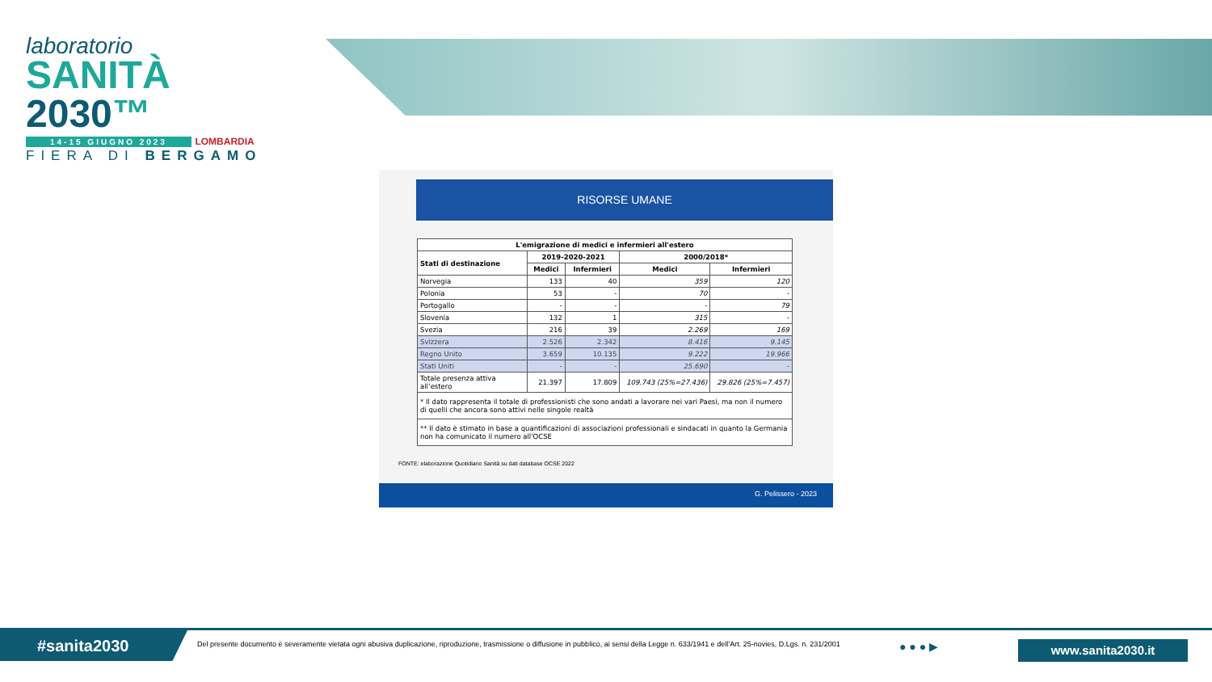laboratorio
SANITÀ 2030™
14-15 GIUGNO 2023 LOMBARDIA
FIERA DI BERGAMO
RISORSE UMANE
| L'emigrazione di medici e infermieri all'estero | | | | |
| --- | --- | --- | --- | --- |
| Stati di destinazione | 2019-2020-2021 | | 2000/2018* | |
| | Medici | Infermieri | Medici | Infermieri |
| Norvegia | 133 | 40 | 359 | 120 |
| Polonia | 53 | - | 70 | - |
| Portogallo | - | - | - | 79 |
| Slovenia | 132 | 1 | 315 | - |
| Svezia | 216 | 39 | 2.269 | 169 |
| Svizzera | 2.526 | 2.342 | 8.416 | 9.145 |
| Regno Unito | 3.659 | 10.135 | 9.222 | 19.966 |
| Stati Uniti | - | - | 25.690 | - |
| Totale presenza attiva all’estero | 21.397 | 17.809 | 109.743 (25%=27.436) | 29.826 (25%=7.457) |
| * Il dato rappresenta il totale di professionisti che sono andati a lavorare nei vari Paesi, ma non il numero di quelli che ancora sono attivi nelle singole realtà | | | | |
| ** Il dato è stimato in base a quantificazioni di associazioni professionali e sindacati in quanto la Germania non ha comunicato il numero all'OCSE | | | | |
FONTE: elaborazione Quotidiano Sanità su dati database OCSE 2022
G. Pelissero - 2023
#sanita2030
Del presente documento è severamente vietata ogni abusiva duplicazione, riproduzione, trasmissione o diffusione in pubblico, ai sensi della Legge n. 633/1941 e dell’Art. 25-novies, D.Lgs. n. 231/2001
● ● ● ▶ www.sanita2030.it